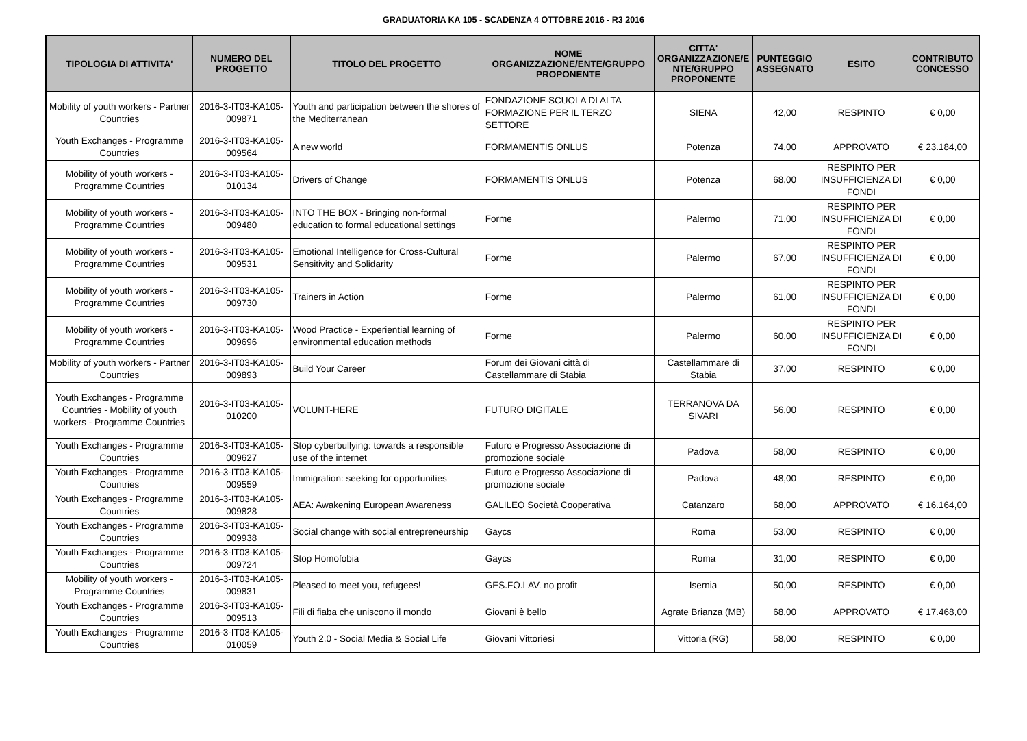GRADUATORIA KA 105 - SCADENZA 4 OTTOBRE 2016 - R3 2016
| TIPOLOGIA DI ATTIVITA' | NUMERO DEL PROGETTO | TITOLO DEL PROGETTO | NOME ORGANIZZAZIONE/ENTE/GRUPPO PROPONENTE | CITTA' ORGANIZZAZIONE/E NTE/GRUPPO PROPONENTE | PUNTEGGIO ASSEGNATO | ESITO | CONTRIBUTO CONCESSO |
| --- | --- | --- | --- | --- | --- | --- | --- |
| Mobility of youth workers - Partner Countries | 2016-3-IT03-KA105-009871 | Youth and participation between the shores of the Mediterranean | FONDAZIONE SCUOLA DI ALTA FORMAZIONE PER IL TERZO SETTORE | SIENA | 42,00 | RESPINTO | € 0,00 |
| Youth Exchanges - Programme Countries | 2016-3-IT03-KA105-009564 | A new world | FORMAMENTIS ONLUS | Potenza | 74,00 | APPROVATO | € 23.184,00 |
| Mobility of youth workers - Programme Countries | 2016-3-IT03-KA105-010134 | Drivers of Change | FORMAMENTIS ONLUS | Potenza | 68,00 | RESPINTO PER INSUFFICIENZA DI FONDI | € 0,00 |
| Mobility of youth workers - Programme Countries | 2016-3-IT03-KA105-009480 | INTO THE BOX - Bringing non-formal education to formal educational settings | Forme | Palermo | 71,00 | RESPINTO PER INSUFFICIENZA DI FONDI | € 0,00 |
| Mobility of youth workers - Programme Countries | 2016-3-IT03-KA105-009531 | Emotional Intelligence for Cross-Cultural Sensitivity and Solidarity | Forme | Palermo | 67,00 | RESPINTO PER INSUFFICIENZA DI FONDI | € 0,00 |
| Mobility of youth workers - Programme Countries | 2016-3-IT03-KA105-009730 | Trainers in Action | Forme | Palermo | 61,00 | RESPINTO PER INSUFFICIENZA DI FONDI | € 0,00 |
| Mobility of youth workers - Programme Countries | 2016-3-IT03-KA105-009696 | Wood Practice - Experiential learning of environmental education methods | Forme | Palermo | 60,00 | RESPINTO PER INSUFFICIENZA DI FONDI | € 0,00 |
| Mobility of youth workers - Partner Countries | 2016-3-IT03-KA105-009893 | Build Your Career | Forum dei Giovani città di Castellammare di Stabia | Castellammare di Stabia | 37,00 | RESPINTO | € 0,00 |
| Youth Exchanges - Programme Countries - Mobility of youth workers - Programme Countries | 2016-3-IT03-KA105-010200 | VOLUNT-HERE | FUTURO DIGITALE | TERRANOVA DA SIVARI | 56,00 | RESPINTO | € 0,00 |
| Youth Exchanges - Programme Countries | 2016-3-IT03-KA105-009627 | Stop cyberbullying: towards a responsible use of the internet | Futuro e Progresso Associazione di promozione sociale | Padova | 58,00 | RESPINTO | € 0,00 |
| Youth Exchanges - Programme Countries | 2016-3-IT03-KA105-009559 | Immigration: seeking for opportunities | Futuro e Progresso Associazione di promozione sociale | Padova | 48,00 | RESPINTO | € 0,00 |
| Youth Exchanges - Programme Countries | 2016-3-IT03-KA105-009828 | AEA: Awakening European Awareness | GALILEO Società Cooperativa | Catanzaro | 68,00 | APPROVATO | € 16.164,00 |
| Youth Exchanges - Programme Countries | 2016-3-IT03-KA105-009938 | Social change with social entrepreneurship | Gaycs | Roma | 53,00 | RESPINTO | € 0,00 |
| Youth Exchanges - Programme Countries | 2016-3-IT03-KA105-009724 | Stop Homofobia | Gaycs | Roma | 31,00 | RESPINTO | € 0,00 |
| Mobility of youth workers - Programme Countries | 2016-3-IT03-KA105-009831 | Pleased to meet you, refugees! | GES.FO.LAV. no profit | Isernia | 50,00 | RESPINTO | € 0,00 |
| Youth Exchanges - Programme Countries | 2016-3-IT03-KA105-009513 | Fili di fiaba che uniscono il mondo | Giovani è bello | Agrate Brianza (MB) | 68,00 | APPROVATO | € 17.468,00 |
| Youth Exchanges - Programme Countries | 2016-3-IT03-KA105-010059 | Youth 2.0 - Social Media & Social Life | Giovani Vittoriesi | Vittoria (RG) | 58,00 | RESPINTO | € 0,00 |